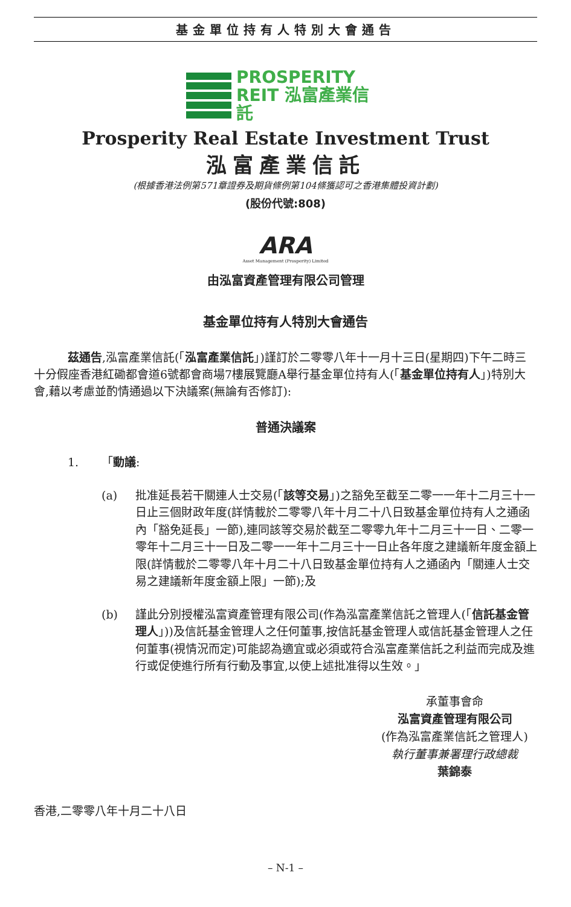基金單位持有人特別大會通告
PROSPERITY
REIT 泓富產業信託
Prosperity Real Estate Investment Trust
泓富產業信託
(根據香港法例第571章證券及期貨條例第104條獲認可之香港集體投資計劃)
(股份代號:808)
ARA
Asset Management (Prosperity) Limited
由泓富資產管理有限公司管理
基金單位持有人特別大會通告
茲通告,泓富產業信託(「泓富產業信託」)謹訂於二零零八年十一月十三日(星期四)下午二時三十分假座香港紅磡都會道6號都會商場7樓展覽廳A舉行基金單位持有人(「基金單位持有人」)特別大會,藉以考慮並酌情通過以下決議案(無論有否修訂):
普通決議案
1. 「動議:
(a) 批准延長若干關連人士交易(「該等交易」)之豁免至截至二零一一年十二月三十一日止三個財政年度(詳情載於二零零八年十月二十八日致基金單位持有人之通函內「豁免延長」一節),連同該等交易於截至二零零九年十二月三十一日、二零一零年十二月三十一日及二零一一年十二月三十一日止各年度之建議新年度金額上限(詳情載於二零零八年十月二十八日致基金單位持有人之通函內「關連人士交易之建議新年度金額上限」一節);及
(b) 謹此分別授權泓富資產管理有限公司(作為泓富產業信託之管理人(「信託基金管理人」))及信託基金管理人之任何董事,按信託基金管理人或信託基金管理人之任何董事(視情況而定)可能認為適宜或必須或符合泓富產業信託之利益而完成及進行或促使進行所有行動及事宜,以使上述批准得以生效。」
承董事會命
泓富資產管理有限公司
(作為泓富產業信託之管理人)
執行董事兼署理行政總裁
葉錦泰
香港,二零零八年十月二十八日
– N-1 –